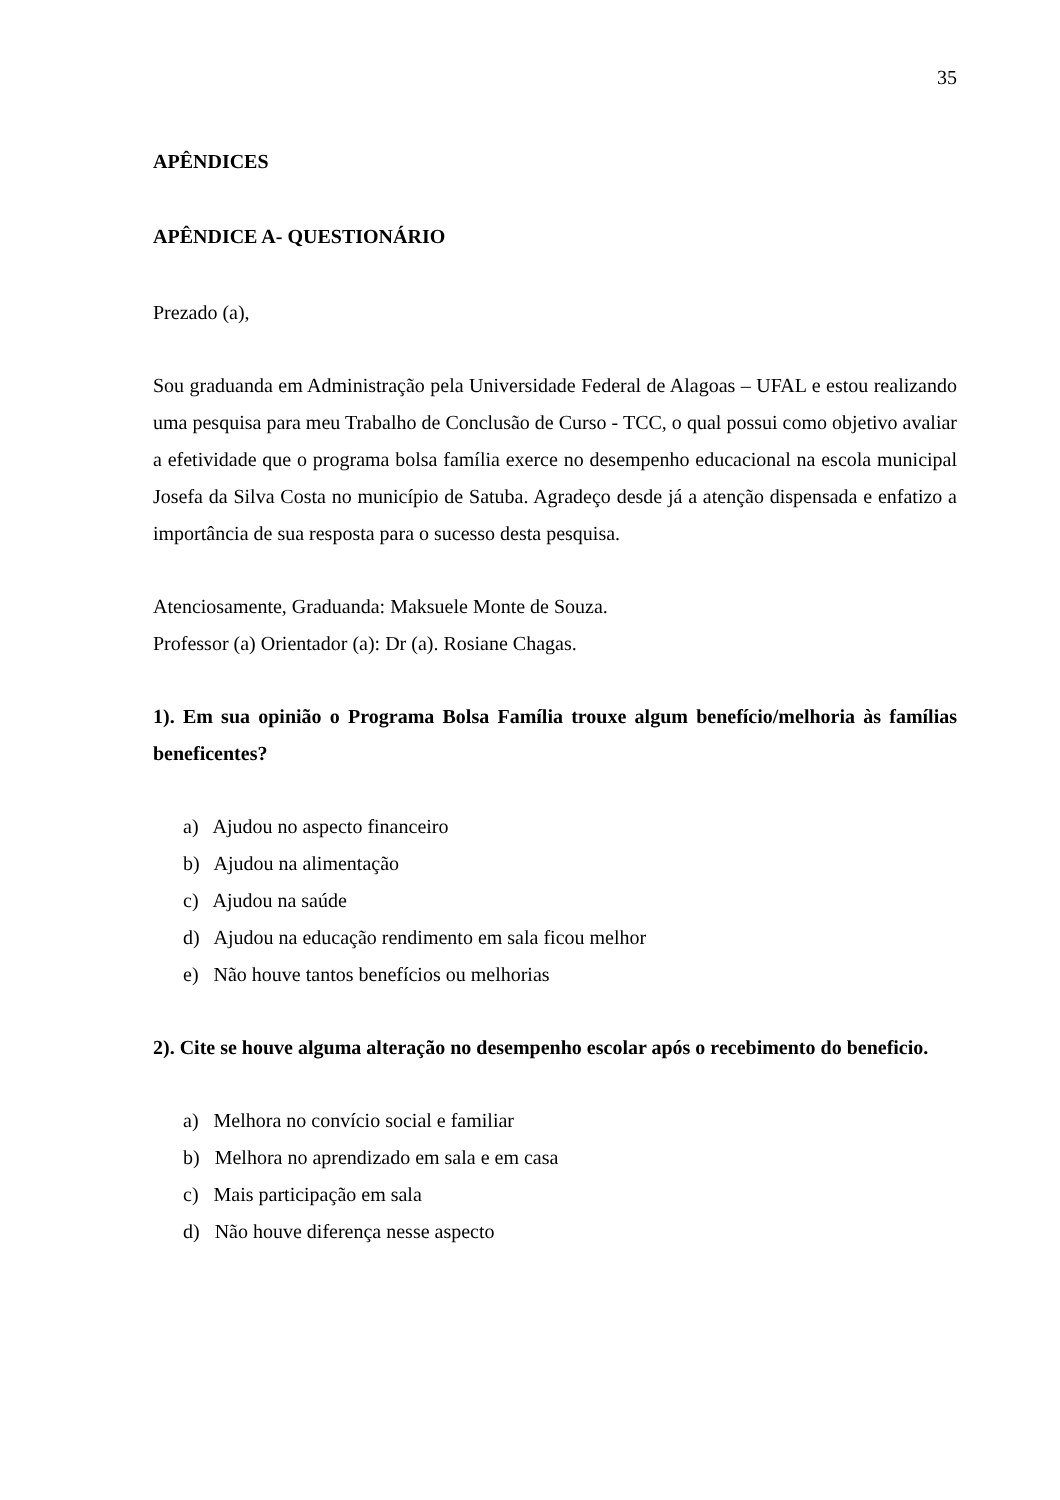35
APÊNDICES
APÊNDICE A- QUESTIONÁRIO
Prezado (a),
Sou graduanda em Administração pela Universidade Federal de Alagoas – UFAL e estou realizando uma pesquisa para meu Trabalho de Conclusão de Curso - TCC, o qual possui como objetivo avaliar a efetividade que o programa bolsa família exerce no desempenho educacional na escola municipal Josefa da Silva Costa no município de Satuba. Agradeço desde já a atenção dispensada e enfatizo a importância de sua resposta para o sucesso desta pesquisa.
Atenciosamente, Graduanda: Maksuele Monte de Souza.
Professor (a) Orientador (a): Dr (a). Rosiane Chagas.
1). Em sua opinião o Programa Bolsa Família trouxe algum benefício/melhoria às famílias beneficentes?
a) Ajudou no aspecto financeiro
b) Ajudou na alimentação
c) Ajudou na saúde
d) Ajudou na educação rendimento em sala ficou melhor
e) Não houve tantos benefícios ou melhorias
2). Cite se houve alguma alteração no desempenho escolar após o recebimento do beneficio.
a) Melhora no convício social e familiar
b) Melhora no aprendizado em sala e em casa
c) Mais participação em sala
d) Não houve diferença nesse aspecto